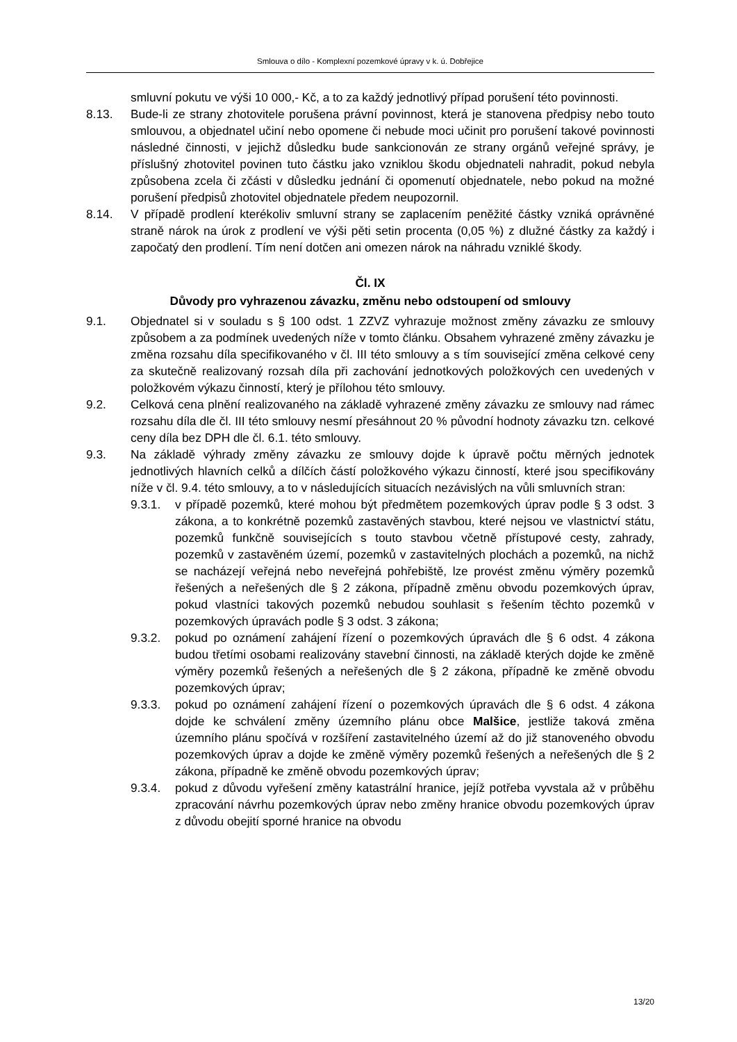Smlouva o dílo - Komplexní pozemkové úpravy v k. ú. Dobřejice
smluvní pokutu ve výši 10 000,- Kč, a to za každý jednotlivý případ porušení této povinnosti.
8.13. Bude-li ze strany zhotovitele porušena právní povinnost, která je stanovena předpisy nebo touto smlouvou, a objednatel učiní nebo opomene či nebude moci učinit pro porušení takové povinnosti následné činnosti, v jejichž důsledku bude sankcionován ze strany orgánů veřejné správy, je příslušný zhotovitel povinen tuto částku jako vzniklou škodu objednateli nahradit, pokud nebyla způsobena zcela či zčásti v důsledku jednání či opomenutí objednatele, nebo pokud na možné porušení předpisů zhotovitel objednatele předem neupozornil.
8.14. V případě prodlení kterékoliv smluvní strany se zaplacením peněžité částky vzniká oprávněné straně nárok na úrok z prodlení ve výši pěti setin procenta (0,05 %) z dlužné částky za každý i započatý den prodlení. Tím není dotčen ani omezen nárok na náhradu vzniklé škody.
Čl. IX
Důvody pro vyhrazenou závazku, změnu nebo odstoupení od smlouvy
9.1. Objednatel si v souladu s § 100 odst. 1 ZZVZ vyhrazuje možnost změny závazku ze smlouvy způsobem a za podmínek uvedených níže v tomto článku. Obsahem vyhrazené změny závazku je změna rozsahu díla specifikovaného v čl. III této smlouvy a s tím související změna celkové ceny za skutečně realizovaný rozsah díla při zachování jednotkových položkových cen uvedených v položkovém výkazu činností, který je přílohou této smlouvy.
9.2. Celková cena plnění realizovaného na základě vyhrazené změny závazku ze smlouvy nad rámec rozsahu díla dle čl. III této smlouvy nesmí přesáhnout 20 % původní hodnoty závazku tzn. celkové ceny díla bez DPH dle čl. 6.1. této smlouvy.
9.3. Na základě výhrady změny závazku ze smlouvy dojde k úpravě počtu měrných jednotek jednotlivých hlavních celků a dílčích částí položkového výkazu činností, které jsou specifikovány níže v čl. 9.4. této smlouvy, a to v následujících situacích nezávislých na vůli smluvních stran:
9.3.1. v případě pozemků, které mohou být předmětem pozemkových úprav podle § 3 odst. 3 zákona, a to konkrétně pozemků zastavěných stavbou, které nejsou ve vlastnictví státu, pozemků funkčně souvisejících s touto stavbou včetně přístupové cesty, zahrady, pozemků v zastavěném území, pozemků v zastavitelných plochách a pozemků, na nichž se nacházejí veřejná nebo neveřejná pohřebiště, lze provést změnu výměry pozemků řešených a neřešených dle § 2 zákona, případně změnu obvodu pozemkových úprav, pokud vlastníci takových pozemků nebudou souhlasit s řešením těchto pozemků v pozemkových úpravách podle § 3 odst. 3 zákona;
9.3.2. pokud po oznámení zahájení řízení o pozemkových úpravách dle § 6 odst. 4 zákona budou třetími osobami realizovány stavební činnosti, na základě kterých dojde ke změně výměry pozemků řešených a neřešených dle § 2 zákona, případně ke změně obvodu pozemkových úprav;
9.3.3. pokud po oznámení zahájení řízení o pozemkových úpravách dle § 6 odst. 4 zákona dojde ke schválení změny územního plánu obce Malšice, jestliže taková změna územního plánu spočívá v rozšíření zastavitelného území až do již stanoveného obvodu pozemkových úprav a dojde ke změně výměry pozemků řešených a neřešených dle § 2 zákona, případně ke změně obvodu pozemkových úprav;
9.3.4. pokud z důvodu vyřešení změny katastrální hranice, jejíž potřeba vyvstala až v průběhu zpracování návrhu pozemkových úprav nebo změny hranice obvodu pozemkových úprav z důvodu obejití sporné hranice na obvodu
13/20